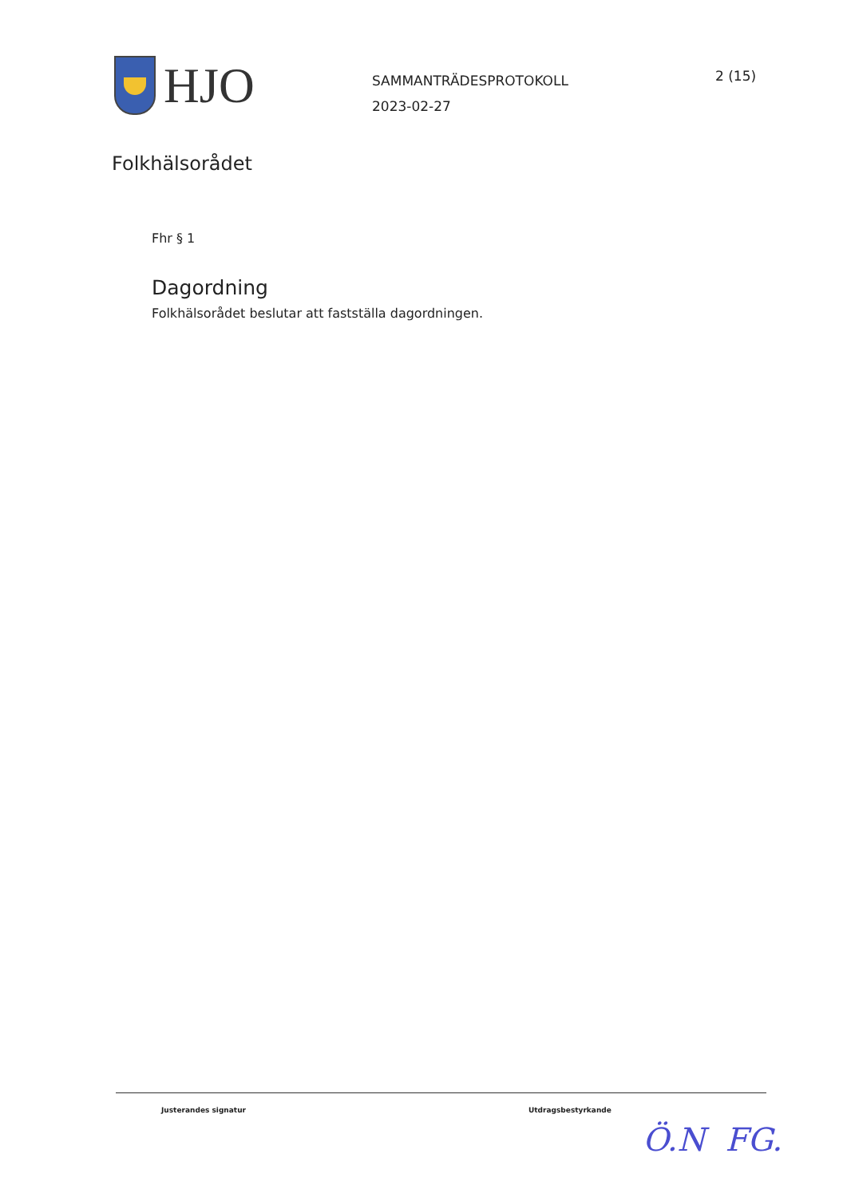HJO
SAMMANTRÄDESPROTOKOLL
2023-02-27
2 (15)
Folkhälsorådet
Fhr § 1
Dagordning
Folkhälsorådet beslutar att fastställa dagordningen.
Justerandes signatur Utdragsbestyrkande
Ö.N FG.